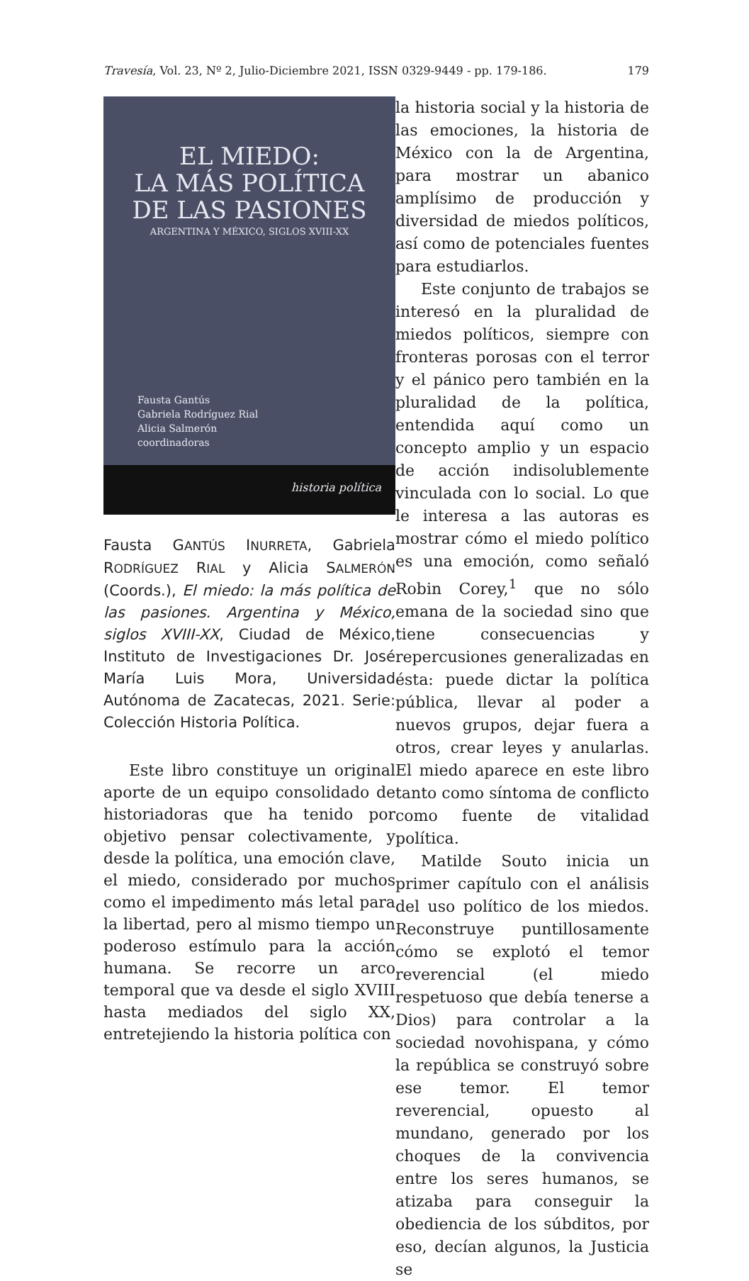Travesía, Vol. 23, Nº 2, Julio-Diciembre 2021, ISSN 0329-9449 - pp. 179-186. 179
EL MIEDO:
LA MÁS POLÍTICA
DE LAS PASIONES
ARGENTINA Y MÉXICO, SIGLOS XVIII-XX
Fausta Gantús
Gabriela Rodríguez Rial
Alicia Salmerón
coordinadoras
historia política
Fausta GANTÚS INURRETA, Gabriela RODRÍGUEZ RIAL y Alicia SALMERÓN (Coords.), El miedo: la más política de las pasiones. Argentina y México, siglos XVIII-XX, Ciudad de México, Instituto de Investigaciones Dr. José María Luis Mora, Universidad Autónoma de Zacatecas, 2021. Serie: Colección Historia Política.
Este libro constituye un original aporte de un equipo consolidado de historiadoras que ha tenido por objetivo pensar colectivamente, y desde la política, una emoción clave, el miedo, considerado por muchos como el impedimento más letal para la libertad, pero al mismo tiempo un poderoso estímulo para la acción humana. Se recorre un arco temporal que va desde el siglo XVIII hasta mediados del siglo XX, entretejiendo la historia política con
la historia social y la historia de las emociones, la historia de México con la de Argentina, para mostrar un abanico amplísimo de producción y diversidad de miedos políticos, así como de potenciales fuentes para estudiarlos.
Este conjunto de trabajos se interesó en la pluralidad de miedos políticos, siempre con fronteras porosas con el terror y el pánico pero también en la pluralidad de la política, entendida aquí como un concepto amplio y un espacio de acción indisolublemente vinculada con lo social. Lo que le interesa a las autoras es mostrar cómo el miedo político es una emoción, como señaló Robin Corey,<sup>1</sup> que no sólo emana de la sociedad sino que tiene consecuencias y repercusiones generalizadas en ésta: puede dictar la política pública, llevar al poder a nuevos grupos, dejar fuera a otros, crear leyes y anularlas. El miedo aparece en este libro tanto como síntoma de conflicto como fuente de vitalidad política.
Matilde Souto inicia un primer capítulo con el análisis del uso político de los miedos. Reconstruye puntillosamente cómo se explotó el temor reverencial (el miedo respetuoso que debía tenerse a Dios) para controlar a la sociedad novohispana, y cómo la república se construyó sobre ese temor. El temor reverencial, opuesto al mundano, generado por los choques de la convivencia entre los seres humanos, se atizaba para conseguir la obediencia de los súbditos, por eso, decían algunos, la Justicia se